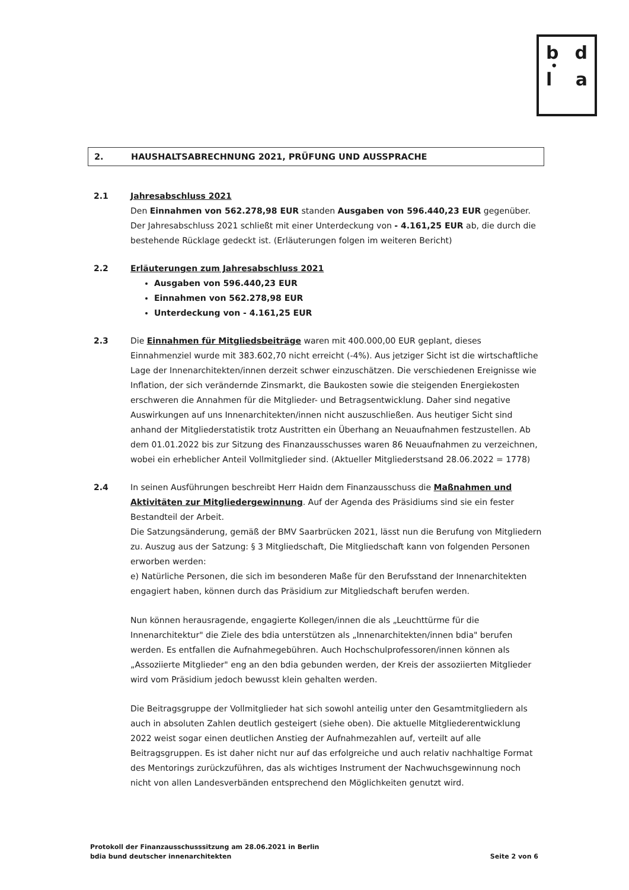b d
•
l a
2. HAUSHALTSABRECHNUNG 2021, PRÜFUNG UND AUSSPRACHE
2.1 Jahresabschluss 2021
Den Einnahmen von 562.278,98 EUR standen Ausgaben von 596.440,23 EUR gegenüber. Der Jahresabschluss 2021 schließt mit einer Unterdeckung von - 4.161,25 EUR ab, die durch die bestehende Rücklage gedeckt ist. (Erläuterungen folgen im weiteren Bericht)
2.2 Erläuterungen zum Jahresabschluss 2021
Ausgaben von 596.440,23 EUR
Einnahmen von 562.278,98 EUR
Unterdeckung von - 4.161,25 EUR
2.3 Die Einnahmen für Mitgliedsbeiträge waren mit 400.000,00 EUR geplant, dieses Einnahmenziel wurde mit 383.602,70 nicht erreicht (-4%). Aus jetziger Sicht ist die wirtschaftliche Lage der Innenarchitekten/innen derzeit schwer einzuschätzen. Die verschiedenen Ereignisse wie Inflation, der sich verändernde Zinsmarkt, die Baukosten sowie die steigenden Energiekosten erschweren die Annahmen für die Mitglieder- und Betragsentwicklung. Daher sind negative Auswirkungen auf uns Innenarchitekten/innen nicht auszuschließen. Aus heutiger Sicht sind anhand der Mitgliederstatistik trotz Austritten ein Überhang an Neuaufnahmen festzustellen. Ab dem 01.01.2022 bis zur Sitzung des Finanzausschusses waren 86 Neuaufnahmen zu verzeichnen, wobei ein erheblicher Anteil Vollmitglieder sind. (Aktueller Mitgliederstsand 28.06.2022 = 1778)
2.4 In seinen Ausführungen beschreibt Herr Haidn dem Finanzausschuss die Maßnahmen und Aktivitäten zur Mitgliedergewinnung. Auf der Agenda des Präsidiums sind sie ein fester Bestandteil der Arbeit.
Die Satzungsänderung, gemäß der BMV Saarbrücken 2021, lässt nun die Berufung von Mitgliedern zu. Auszug aus der Satzung: § 3 Mitgliedschaft, Die Mitgliedschaft kann von folgenden Personen erworben werden:
e) Natürliche Personen, die sich im besonderen Maße für den Berufsstand der Innenarchitekten engagiert haben, können durch das Präsidium zur Mitgliedschaft berufen werden.
Nun können herausragende, engagierte Kollegen/innen die als „Leuchttürme für die Innenarchitektur" die Ziele des bdia unterstützen als „Innenarchitekten/innen bdia" berufen werden. Es entfallen die Aufnahmegebühren. Auch Hochschulprofessoren/innen können als „Assoziierte Mitglieder" eng an den bdia gebunden werden, der Kreis der assoziierten Mitglieder wird vom Präsidium jedoch bewusst klein gehalten werden.
Die Beitragsgruppe der Vollmitglieder hat sich sowohl anteilig unter den Gesamtmitgliedern als auch in absoluten Zahlen deutlich gesteigert (siehe oben). Die aktuelle Mitgliederentwicklung 2022 weist sogar einen deutlichen Anstieg der Aufnahmezahlen auf, verteilt auf alle Beitragsgruppen. Es ist daher nicht nur auf das erfolgreiche und auch relativ nachhaltige Format des Mentorings zurückzuführen, das als wichtiges Instrument der Nachwuchsgewinnung noch nicht von allen Landesverbänden entsprechend den Möglichkeiten genutzt wird.
Protokoll der Finanzausschusssitzung am 28.06.2021 in Berlin
bdia bund deutscher innenarchitekten
Seite 2 von 6